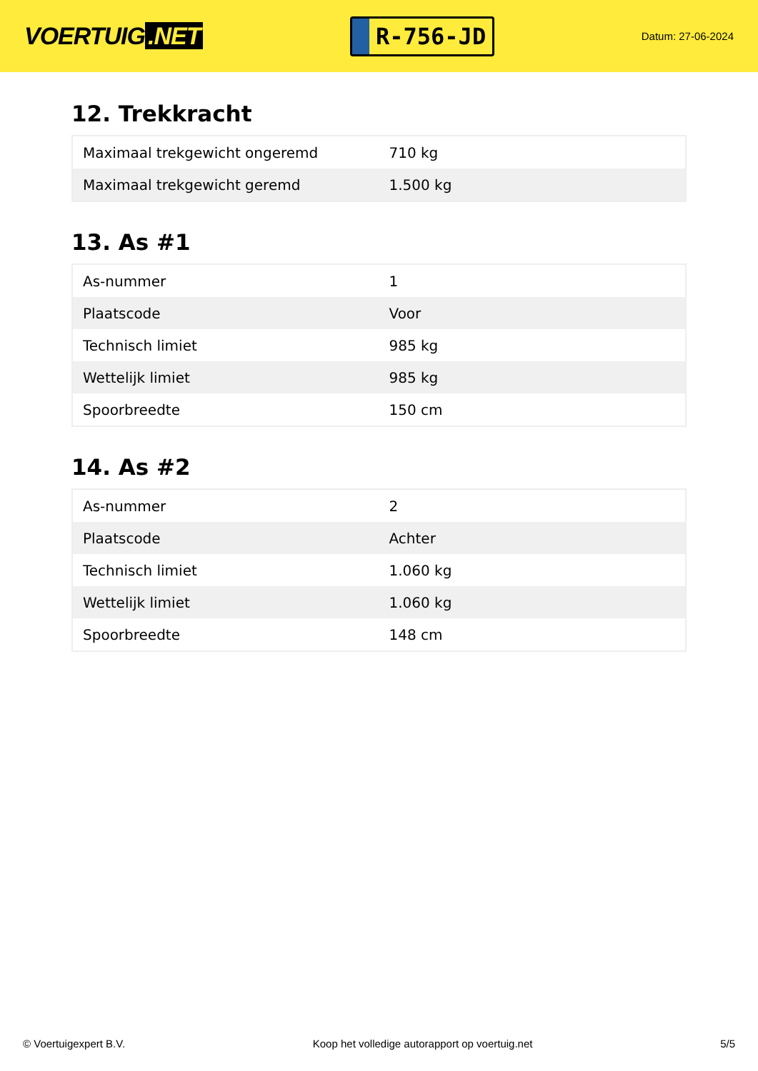VOERTUIG.NET
R-756-JD
Datum: 27-06-2024
12. Trekkracht
| Maximaal trekgewicht ongeremd | 710 kg |
| Maximaal trekgewicht geremd | 1.500 kg |
13. As #1
| As-nummer | 1 |
| Plaatscode | Voor |
| Technisch limiet | 985 kg |
| Wettelijk limiet | 985 kg |
| Spoorbreedte | 150 cm |
14. As #2
| As-nummer | 2 |
| Plaatscode | Achter |
| Technisch limiet | 1.060 kg |
| Wettelijk limiet | 1.060 kg |
| Spoorbreedte | 148 cm |
© Voertuigexpert B.V. Koop het volledige autorapport op voertuig.net 5/5